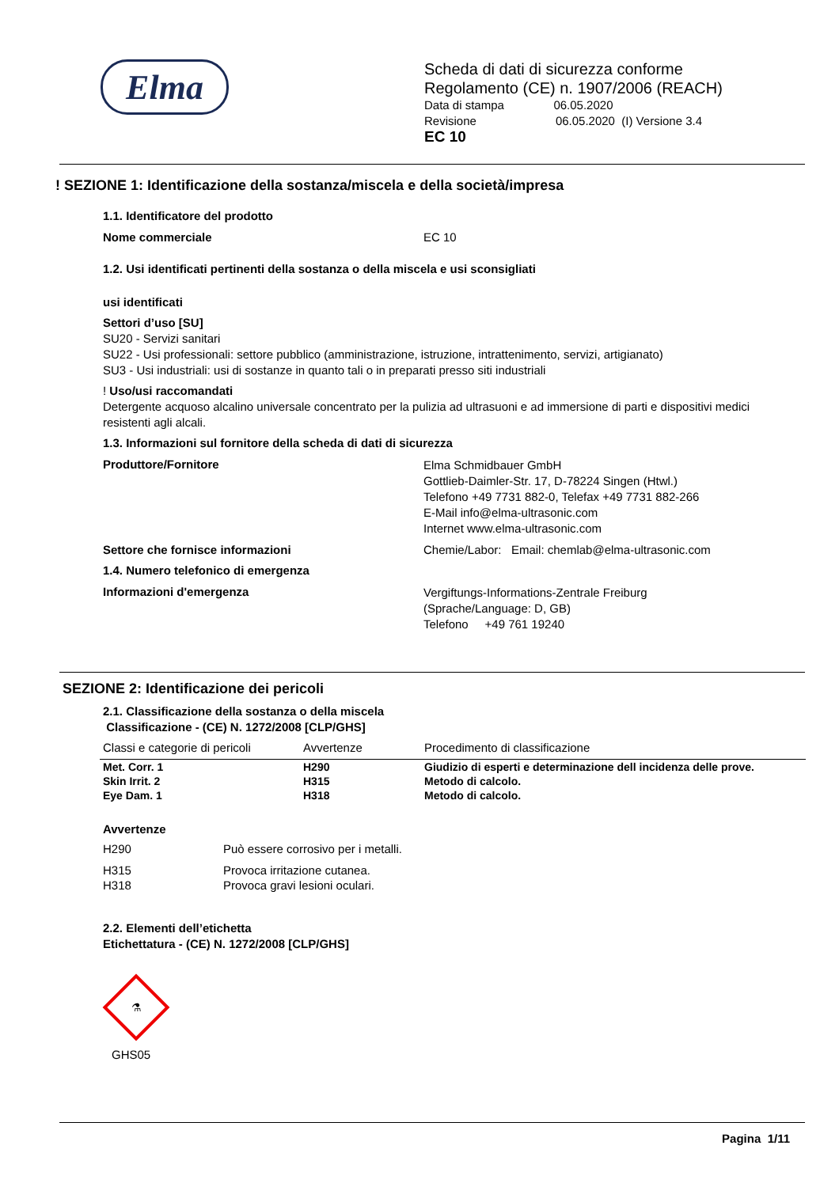Elma
Scheda di dati di sicurezza conforme
Regolamento (CE) n. 1907/2006 (REACH)
Data di stampa 06.05.2020
Revisione 06.05.2020 (I) Versione 3.4
EC 10
! SEZIONE 1: Identificazione della sostanza/miscela e della società/impresa
1.1. Identificatore del prodotto
Nome commerciale EC 10
1.2. Usi identificati pertinenti della sostanza o della miscela e usi sconsigliati
usi identificati
Settori d’uso [SU]
SU20 - Servizi sanitari
SU22 - Usi professionali: settore pubblico (amministrazione, istruzione, intrattenimento, servizi, artigianato)
SU3 - Usi industriali: usi di sostanze in quanto tali o in preparati presso siti industriali
! Uso/usi raccomandati
Detergente acquoso alcalino universale concentrato per la pulizia ad ultrasuoni e ad immersione di parti e dispositivi medici resistenti agli alcali.
1.3. Informazioni sul fornitore della scheda di dati di sicurezza
Produttore/Fornitore
Elma Schmidbauer GmbH
Gottlieb-Daimler-Str. 17, D-78224 Singen (Htwl.)
Telefono +49 7731 882-0, Telefax +49 7731 882-266
E-Mail info@elma-ultrasonic.com
Internet www.elma-ultrasonic.com
Settore che fornisce informazioni Chemie/Labor: Email: chemlab@elma-ultrasonic.com
1.4. Numero telefonico di emergenza
Informazioni d'emergenza
Vergiftungs-Informations-Zentrale Freiburg
(Sprache/Language: D, GB)
Telefono +49 761 19240
SEZIONE 2: Identificazione dei pericoli
2.1. Classificazione della sostanza o della miscela
Classificazione - (CE) N. 1272/2008 [CLP/GHS]
| Classi e categorie di pericoli | Avvertenze | Procedimento di classificazione |
| --- | --- | --- |
| Met. Corr. 1 | H290 | Giudizio di esperti e determinazione dell incidenza delle prove. |
| Skin Irrit. 2 | H315 | Metodo di calcolo. |
| Eye Dam. 1 | H318 | Metodo di calcolo. |
Avvertenze
H290 Può essere corrosivo per i metalli.
H315 Provoca irritazione cutanea.
H318 Provoca gravi lesioni oculari.
2.2. Elementi dell’etichetta
Etichettatura - (CE) N. 1272/2008 [CLP/GHS]
⚗
GHS05
Pagina 1/11